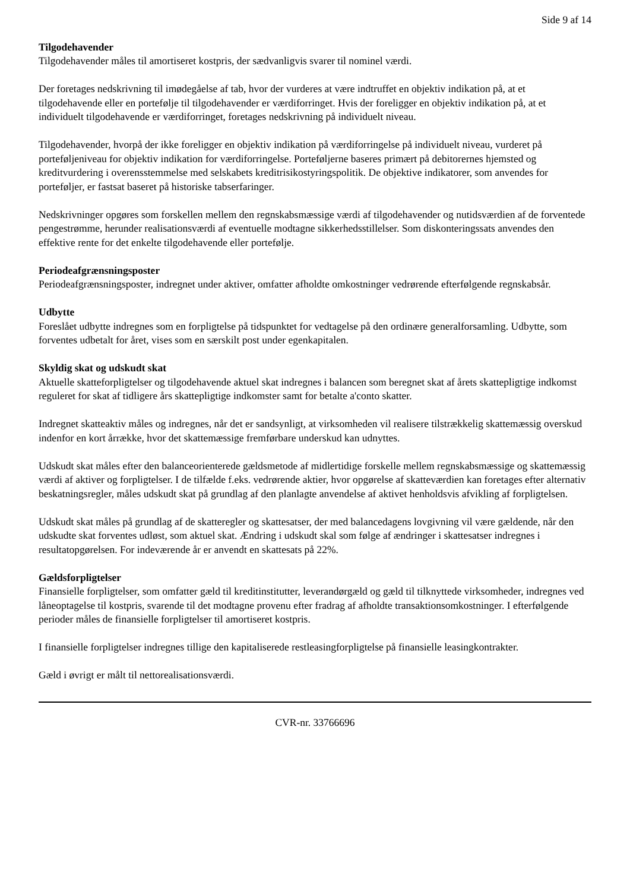Side 9 af 14
Tilgodehavender
Tilgodehavender måles til amortiseret kostpris, der sædvanligvis svarer til nominel værdi.
Der foretages nedskrivning til imødegåelse af tab, hvor der vurderes at være indtruffet en objektiv indikation på, at et tilgodehavende eller en portefølje til tilgodehavender er værdiforringet. Hvis der foreligger en objektiv indikation på, at et individuelt tilgodehavende er værdiforringet, foretages nedskrivning på individuelt niveau.
Tilgodehavender, hvorpå der ikke foreligger en objektiv indikation på værdiforringelse på individuelt niveau, vurderet på porteføljeniveau for objektiv indikation for værdiforringelse. Porteføljerne baseres primært på debitorernes hjemsted og kreditvurdering i overensstemmelse med selskabets kreditrisikostyringspolitik. De objektive indikatorer, som anvendes for porteføljer, er fastsat baseret på historiske tabserfaringer.
Nedskrivninger opgøres som forskellen mellem den regnskabsmæssige værdi af tilgodehavender og nutidsværdien af de forventede pengestrømme, herunder realisationsværdi af eventuelle modtagne sikkerhedsstillelser. Som diskonteringssats anvendes den effektive rente for det enkelte tilgodehavende eller portefølje.
Periodeafgrænsningsposter
Periodeafgrænsningsposter, indregnet under aktiver, omfatter afholdte omkostninger vedrørende efterfølgende regnskabsår.
Udbytte
Foreslået udbytte indregnes som en forpligtelse på tidspunktet for vedtagelse på den ordinære generalforsamling. Udbytte, som forventes udbetalt for året, vises som en særskilt post under egenkapitalen.
Skyldig skat og udskudt skat
Aktuelle skatteforpligtelser og tilgodehavende aktuel skat indregnes i balancen som beregnet skat af årets skattepligtige indkomst reguleret for skat af tidligere års skattepligtige indkomster samt for betalte a'conto skatter.
Indregnet skatteaktiv måles og indregnes, når det er sandsynligt, at virksomheden vil realisere tilstrækkelig skattemæssig overskud indenfor en kort årrække, hvor det skattemæssige fremførbare underskud kan udnyttes.
Udskudt skat måles efter den balanceorienterede gældsmetode af midlertidige forskelle mellem regnskabsmæssige og skattemæssig værdi af aktiver og forpligtelser. I de tilfælde f.eks. vedrørende aktier, hvor opgørelse af skatteværdien kan foretages efter alternativ beskatningsregler, måles udskudt skat på grundlag af den planlagte anvendelse af aktivet henholdsvis afvikling af forpligtelsen.
Udskudt skat måles på grundlag af de skatteregler og skattesatser, der med balancedagens lovgivning vil være gældende, når den udskudte skat forventes udløst, som aktuel skat. Ændring i udskudt skal som følge af ændringer i skattesatser indregnes i resultatopgørelsen. For indeværende år er anvendt en skattesats på 22%.
Gældsforpligtelser
Finansielle forpligtelser, som omfatter gæld til kreditinstitutter, leverandørgæld og gæld til tilknyttede virksomheder, indregnes ved låneoptagelse til kostpris, svarende til det modtagne provenu efter fradrag af afholdte transaktionsomkostninger. I efterfølgende perioder måles de finansielle forpligtelser til amortiseret kostpris.
I finansielle forpligtelser indregnes tillige den kapitaliserede restleasingforpligtelse på finansielle leasingkontrakter.
Gæld i øvrigt er målt til nettorealisationsværdi.
CVR-nr. 33766696